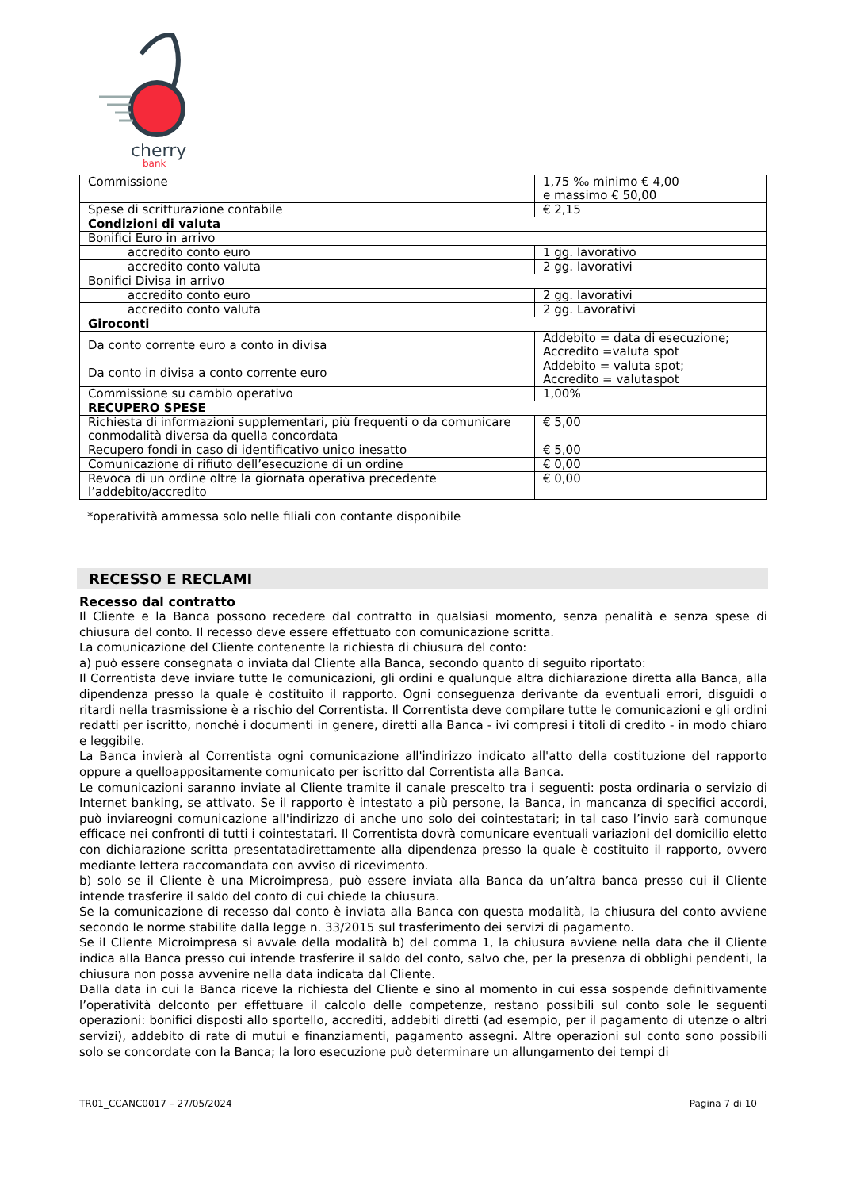cherry
bank
| Commissione | 1,75 ‰ minimo € 4,00 e massimo € 50,00 |
| Spese di scritturazione contabile | € 2,15 |
| Condizioni di valuta | |
| Bonifici Euro in arrivo | |
| accredito conto euro | 1 gg. lavorativo |
| accredito conto valuta | 2 gg. lavorativi |
| Bonifici Divisa in arrivo | |
| accredito conto euro | 2 gg. lavorativi |
| accredito conto valuta | 2 gg. Lavorativi |
| Giroconti | |
| Da conto corrente euro a conto in divisa | Addebito = data di esecuzione; Accredito =valuta spot |
| Da conto in divisa a conto corrente euro | Addebito = valuta spot; Accredito = valutaspot |
| Commissione su cambio operativo | 1,00% |
| RECUPERO SPESE | |
| Richiesta di informazioni supplementari, più frequenti o da comunicare conmodalità diversa da quella concordata | € 5,00 |
| Recupero fondi in caso di identificativo unico inesatto | € 5,00 |
| Comunicazione di rifiuto dell’esecuzione di un ordine | € 0,00 |
| Revoca di un ordine oltre la giornata operativa precedente l’addebito/accredito | € 0,00 |
*operatività ammessa solo nelle filiali con contante disponibile
RECESSO E RECLAMI
Recesso dal contratto
Il Cliente e la Banca possono recedere dal contratto in qualsiasi momento, senza penalità e senza spese di chiusura del conto. Il recesso deve essere effettuato con comunicazione scritta.
La comunicazione del Cliente contenente la richiesta di chiusura del conto:
a) può essere consegnata o inviata dal Cliente alla Banca, secondo quanto di seguito riportato:
Il Correntista deve inviare tutte le comunicazioni, gli ordini e qualunque altra dichiarazione diretta alla Banca, alla dipendenza presso la quale è costituito il rapporto. Ogni conseguenza derivante da eventuali errori, disguidi o ritardi nella trasmissione è a rischio del Correntista. Il Correntista deve compilare tutte le comunicazioni e gli ordini redatti per iscritto, nonché i documenti in genere, diretti alla Banca - ivi compresi i titoli di credito - in modo chiaro e leggibile.
La Banca invierà al Correntista ogni comunicazione all'indirizzo indicato all'atto della costituzione del rapporto oppure a quelloappositamente comunicato per iscritto dal Correntista alla Banca.
Le comunicazioni saranno inviate al Cliente tramite il canale prescelto tra i seguenti: posta ordinaria o servizio di Internet banking, se attivato. Se il rapporto è intestato a più persone, la Banca, in mancanza di specifici accordi, può inviareogni comunicazione all'indirizzo di anche uno solo dei cointestatari; in tal caso l’invio sarà comunque efficace nei confronti di tutti i cointestatari. Il Correntista dovrà comunicare eventuali variazioni del domicilio eletto con dichiarazione scritta presentatadirettamente alla dipendenza presso la quale è costituito il rapporto, ovvero mediante lettera raccomandata con avviso di ricevimento.
b) solo se il Cliente è una Microimpresa, può essere inviata alla Banca da un’altra banca presso cui il Cliente intende trasferire il saldo del conto di cui chiede la chiusura.
Se la comunicazione di recesso dal conto è inviata alla Banca con questa modalità, la chiusura del conto avviene secondo le norme stabilite dalla legge n. 33/2015 sul trasferimento dei servizi di pagamento.
Se il Cliente Microimpresa si avvale della modalità b) del comma 1, la chiusura avviene nella data che il Cliente indica alla Banca presso cui intende trasferire il saldo del conto, salvo che, per la presenza di obblighi pendenti, la chiusura non possa avvenire nella data indicata dal Cliente.
Dalla data in cui la Banca riceve la richiesta del Cliente e sino al momento in cui essa sospende definitivamente l’operatività delconto per effettuare il calcolo delle competenze, restano possibili sul conto sole le seguenti operazioni: bonifici disposti allo sportello, accrediti, addebiti diretti (ad esempio, per il pagamento di utenze o altri servizi), addebito di rate di mutui e finanziamenti, pagamento assegni. Altre operazioni sul conto sono possibili solo se concordate con la Banca; la loro esecuzione può determinare un allungamento dei tempi di
TR01_CCANC0017 – 27/05/2024 Pagina 7 di 10